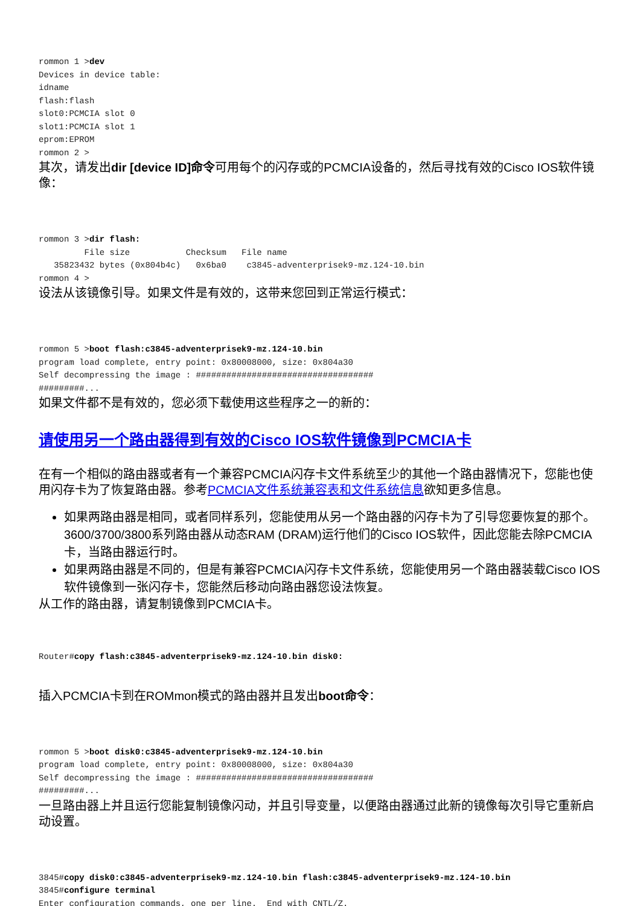rommon 1 >dev
Devices in device table:
idname
flash:flash
slot0:PCMCIA slot 0
slot1:PCMCIA slot 1
eprom:EPROM
rommon 2 >
其次，请发出dir [device ID]命令可用每个的闪存或的PCMCIA设备的，然后寻找有效的Cisco IOS软件镜像：
rommon 3 >dir flash:
         File size           Checksum   File name
   35823432 bytes (0x804b4c)   0x6ba0    c3845-adventerprisek9-mz.124-10.bin
rommon 4 >
设法从该镜像引导。如果文件是有效的，这带来您回到正常运行模式：
rommon 5 >boot flash:c3845-adventerprisek9-mz.124-10.bin
program load complete, entry point: 0x80008000, size: 0x804a30
Self decompressing the image : ###################################
#########...
如果文件都不是有效的，您必须下载使用这些程序之一的新的：
请使用另一个路由器得到有效的Cisco IOS软件镜像到PCMCIA卡
在有一个相似的路由器或者有一个兼容PCMCIA闪存卡文件系统至少的其他一个路由器情况下，您能也使用闪存卡为了恢复路由器。参考PCMCIA文件系统兼容表和文件系统信息欲知更多信息。
如果两路由器是相同，或者同样系列，您能使用从另一个路由器的闪存卡为了引导您要恢复的那个。3600/3700/3800系列路由器从动态RAM (DRAM)运行他们的Cisco IOS软件，因此您能去除PCMCIA卡，当路由器运行时。
如果两路由器是不同的，但是有兼容PCMCIA闪存卡文件系统，您能使用另一个路由器装载Cisco IOS软件镜像到一张闪存卡，您能然后移动向路由器您设法恢复。
从工作的路由器，请复制镜像到PCMCIA卡。
Router#copy flash:c3845-adventerprisek9-mz.124-10.bin disk0:
插入PCMCIA卡到在ROMmon模式的路由器并且发出boot命令：
rommon 5 >boot disk0:c3845-adventerprisek9-mz.124-10.bin
program load complete, entry point: 0x80008000, size: 0x804a30
Self decompressing the image : ###################################
#########...
一旦路由器上并且运行您能复制镜像闪动，并且引导变量，以便路由器通过此新的镜像每次引导它重新启动设置。
3845#copy disk0:c3845-adventerprisek9-mz.124-10.bin flash:c3845-adventerprisek9-mz.124-10.bin
3845#configure terminal
Enter configuration commands, one per line.  End with CNTL/Z.